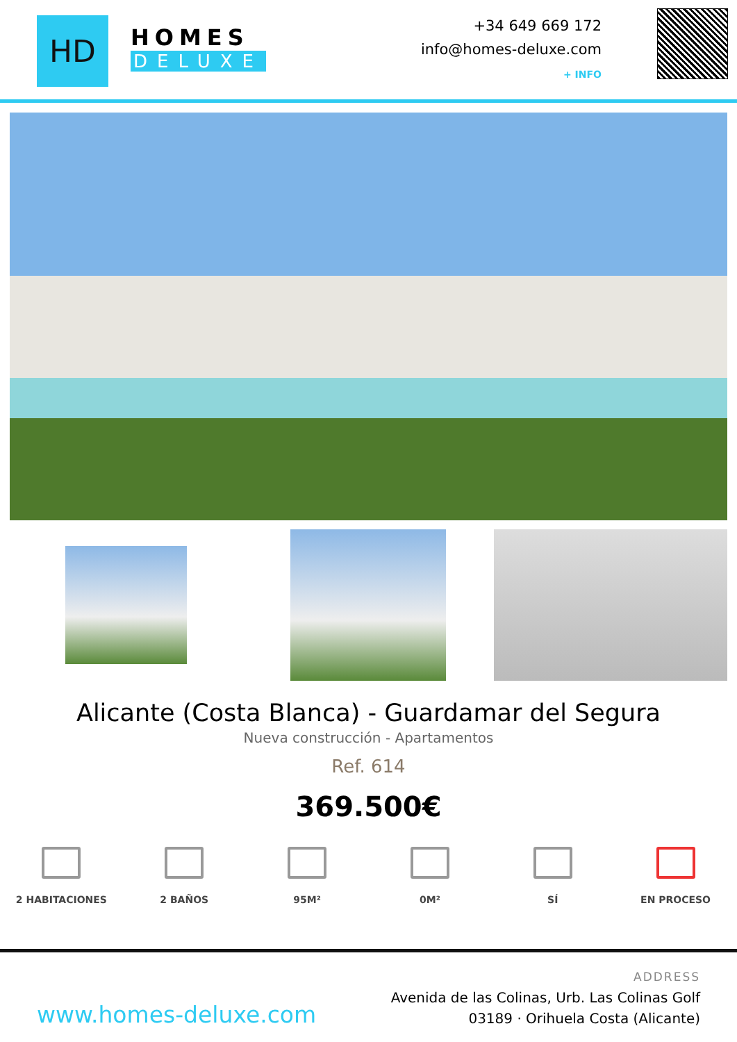HD
HOMES
DELUXE
+34 649 669 172
info@homes-deluxe.com
+ INFO
Alicante (Costa Blanca) - Guardamar del Segura
Nueva construcción - Apartamentos
Ref. 614
369.500€
2 HABITACIONES 2 BAÑOS 95M² 0M² SÍ EN PROCESO
www.homes-deluxe.com
ADDRESS
Avenida de las Colinas, Urb. Las Colinas Golf
03189 · Orihuela Costa (Alicante)